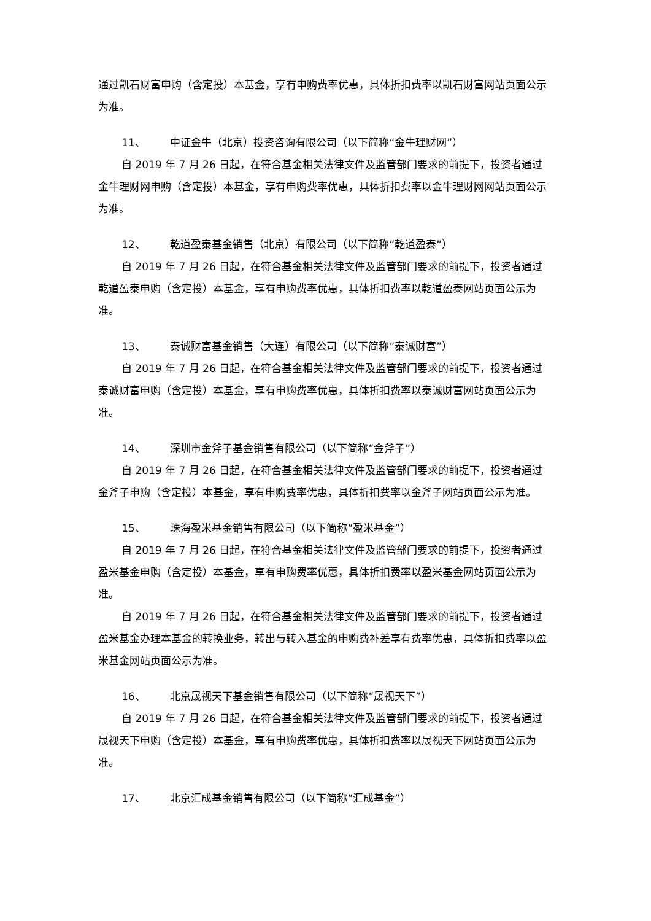通过凯石财富申购（含定投）本基金，享有申购费率优惠，具体折扣费率以凯石财富网站页面公示为准。
11、 中证金牛（北京）投资咨询有限公司（以下简称“金牛理财网”）
自 2019 年 7 月 26 日起，在符合基金相关法律文件及监管部门要求的前提下，投资者通过金牛理财网申购（含定投）本基金，享有申购费率优惠，具体折扣费率以金牛理财网网站页面公示为准。
12、 乾道盈泰基金销售（北京）有限公司（以下简称“乾道盈泰”）
自 2019 年 7 月 26 日起，在符合基金相关法律文件及监管部门要求的前提下，投资者通过乾道盈泰申购（含定投）本基金，享有申购费率优惠，具体折扣费率以乾道盈泰网站页面公示为准。
13、 泰诚财富基金销售（大连）有限公司（以下简称“泰诚财富”）
自 2019 年 7 月 26 日起，在符合基金相关法律文件及监管部门要求的前提下，投资者通过泰诚财富申购（含定投）本基金，享有申购费率优惠，具体折扣费率以泰诚财富网站页面公示为准。
14、 深圳市金斧子基金销售有限公司（以下简称“金斧子”）
自 2019 年 7 月 26 日起，在符合基金相关法律文件及监管部门要求的前提下，投资者通过金斧子申购（含定投）本基金，享有申购费率优惠，具体折扣费率以金斧子网站页面公示为准。
15、 珠海盈米基金销售有限公司（以下简称“盈米基金”）
自 2019 年 7 月 26 日起，在符合基金相关法律文件及监管部门要求的前提下，投资者通过盈米基金申购（含定投）本基金，享有申购费率优惠，具体折扣费率以盈米基金网站页面公示为准。
自 2019 年 7 月 26 日起，在符合基金相关法律文件及监管部门要求的前提下，投资者通过盈米基金办理本基金的转换业务，转出与转入基金的申购费补差享有费率优惠，具体折扣费率以盈米基金网站页面公示为准。
16、 北京晟视天下基金销售有限公司（以下简称“晟视天下”）
自 2019 年 7 月 26 日起，在符合基金相关法律文件及监管部门要求的前提下，投资者通过晟视天下申购（含定投）本基金，享有申购费率优惠，具体折扣费率以晟视天下网站页面公示为准。
17、 北京汇成基金销售有限公司（以下简称“汇成基金”）